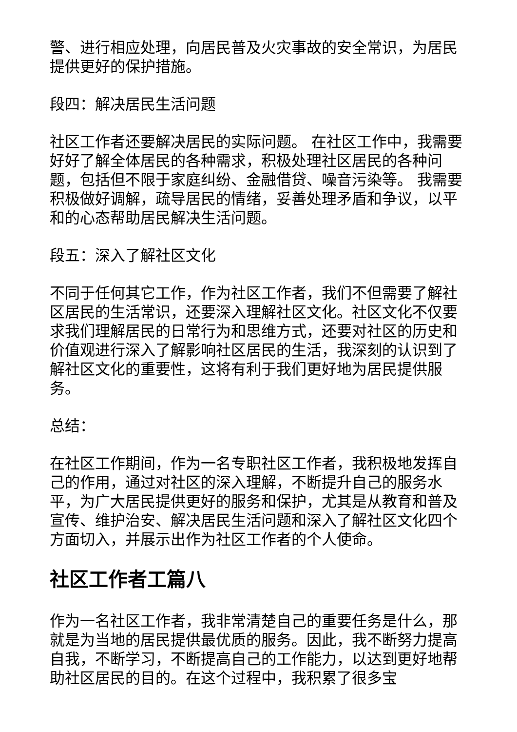警、进行相应处理，向居民普及火灾事故的安全常识，为居民提供更好的保护措施。
段四：解决居民生活问题
社区工作者还要解决居民的实际问题。 在社区工作中，我需要好好了解全体居民的各种需求，积极处理社区居民的各种问题，包括但不限于家庭纠纷、金融借贷、噪音污染等。 我需要积极做好调解，疏导居民的情绪，妥善处理矛盾和争议，以平和的心态帮助居民解决生活问题。
段五：深入了解社区文化
不同于任何其它工作，作为社区工作者，我们不但需要了解社区居民的生活常识，还要深入理解社区文化。社区文化不仅要求我们理解居民的日常行为和思维方式，还要对社区的历史和价值观进行深入了解影响社区居民的生活，我深刻的认识到了解社区文化的重要性，这将有利于我们更好地为居民提供服务。
总结：
在社区工作期间，作为一名专职社区工作者，我积极地发挥自己的作用，通过对社区的深入理解，不断提升自己的服务水平，为广大居民提供更好的服务和保护，尤其是从教育和普及宣传、维护治安、解决居民生活问题和深入了解社区文化四个方面切入，并展示出作为社区工作者的个人使命。
社区工作者工篇八
作为一名社区工作者，我非常清楚自己的重要任务是什么，那就是为当地的居民提供最优质的服务。因此，我不断努力提高自我，不断学习，不断提高自己的工作能力，以达到更好地帮助社区居民的目的。在这个过程中，我积累了很多宝